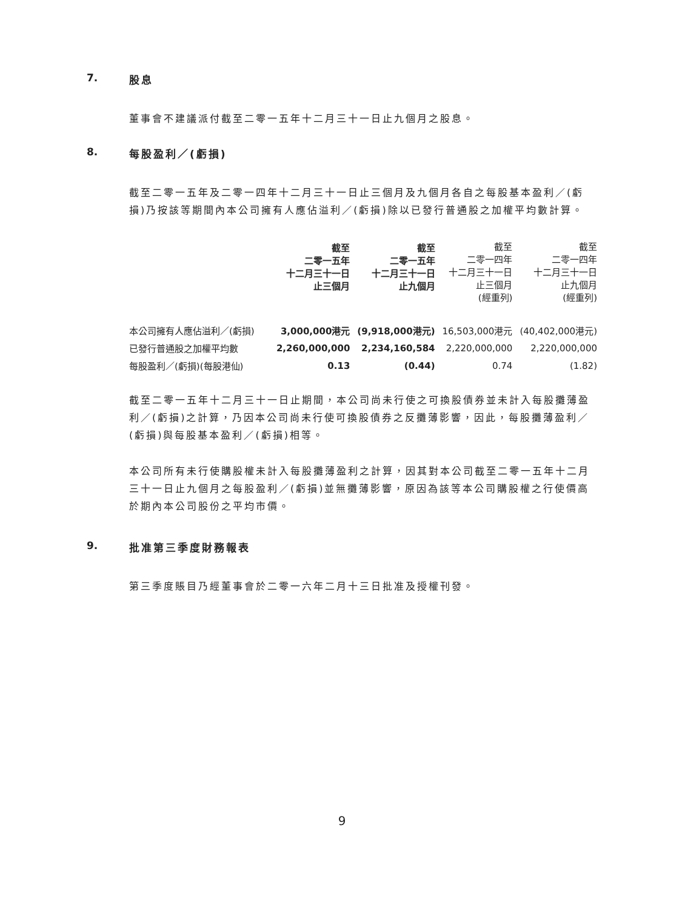7. 股息
董事會不建議派付截至二零一五年十二月三十一日止九個月之股息。
8. 每股盈利／(虧損)
截至二零一五年及二零一四年十二月三十一日止三個月及九個月各自之每股基本盈利／(虧損)乃按該等期間內本公司擁有人應佔溢利／(虧損)除以已發行普通股之加權平均數計算。
| | 截至 二零一五年 十二月三十一日 止三個月 | 截至 二零一五年 十二月三十一日 止九個月 | 截至 二零一四年 十二月三十一日 止三個月 (經重列) | 截至 二零一四年 十二月三十一日 止九個月 (經重列) |
| --- | --- | --- | --- | --- |
| 本公司擁有人應佔溢利／(虧損) | 3,000,000港元 | (9,918,000港元) | 16,503,000港元 | (40,402,000港元) |
| 已發行普通股之加權平均數 | 2,260,000,000 | 2,234,160,584 | 2,220,000,000 | 2,220,000,000 |
| 每股盈利／(虧損)(每股港仙) | 0.13 | (0.44) | 0.74 | (1.82) |
截至二零一五年十二月三十一日止期間，本公司尚未行使之可換股債券並未計入每股攤薄盈利／(虧損)之計算，乃因本公司尚未行使可換股債券之反攤薄影響，因此，每股攤薄盈利／(虧損)與每股基本盈利／(虧損)相等。
本公司所有未行使購股權未計入每股攤薄盈利之計算，因其對本公司截至二零一五年十二月三十一日止九個月之每股盈利／(虧損)並無攤薄影響，原因為該等本公司購股權之行使價高於期內本公司股份之平均市價。
9. 批准第三季度財務報表
第三季度賬目乃經董事會於二零一六年二月十三日批准及授權刊發。
9